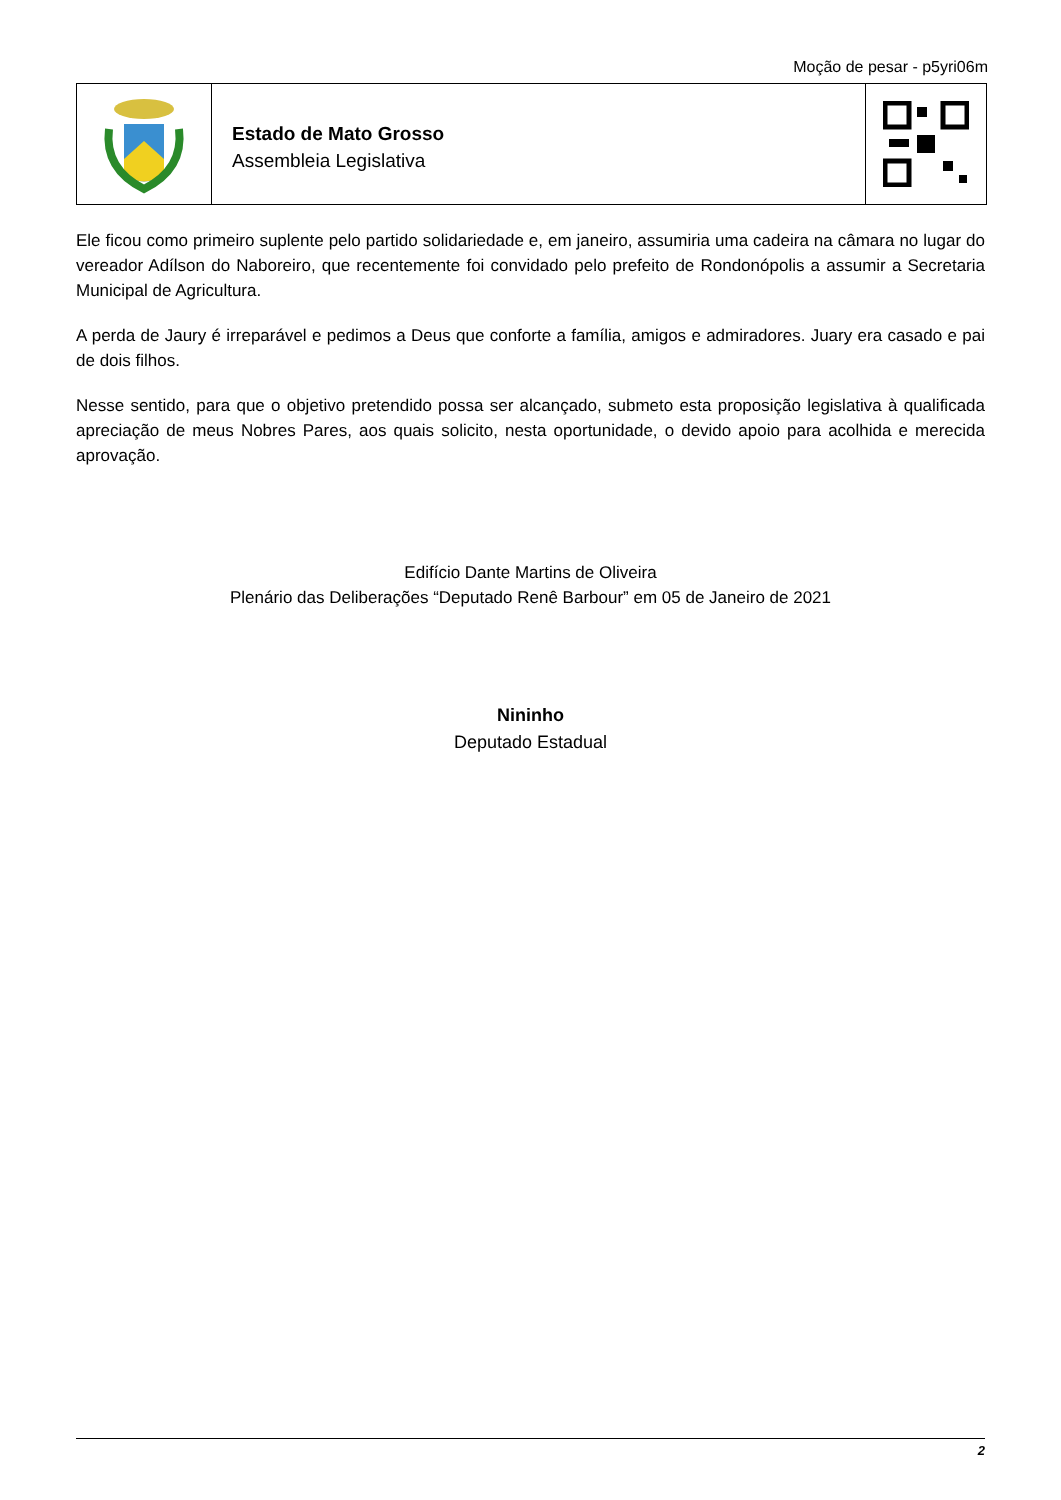Moção de pesar - p5yri06m
Estado de Mato Grosso
Assembleia Legislativa
Ele ficou como primeiro suplente pelo partido solidariedade e, em janeiro, assumiria uma cadeira na câmara no lugar do vereador Adílson do Naboreiro, que recentemente foi convidado pelo prefeito de Rondonópolis a assumir a Secretaria Municipal de Agricultura.
A perda de Jaury é irreparável e pedimos a Deus que conforte a família, amigos e admiradores. Juary era casado e pai de dois filhos.
Nesse sentido, para que o objetivo pretendido possa ser alcançado, submeto esta proposição legislativa à qualificada apreciação de meus Nobres Pares, aos quais solicito, nesta oportunidade, o devido apoio para acolhida e merecida aprovação.
Edifício Dante Martins de Oliveira
Plenário das Deliberações “Deputado Renê Barbour” em 05 de Janeiro de 2021
Nininho
Deputado Estadual
2